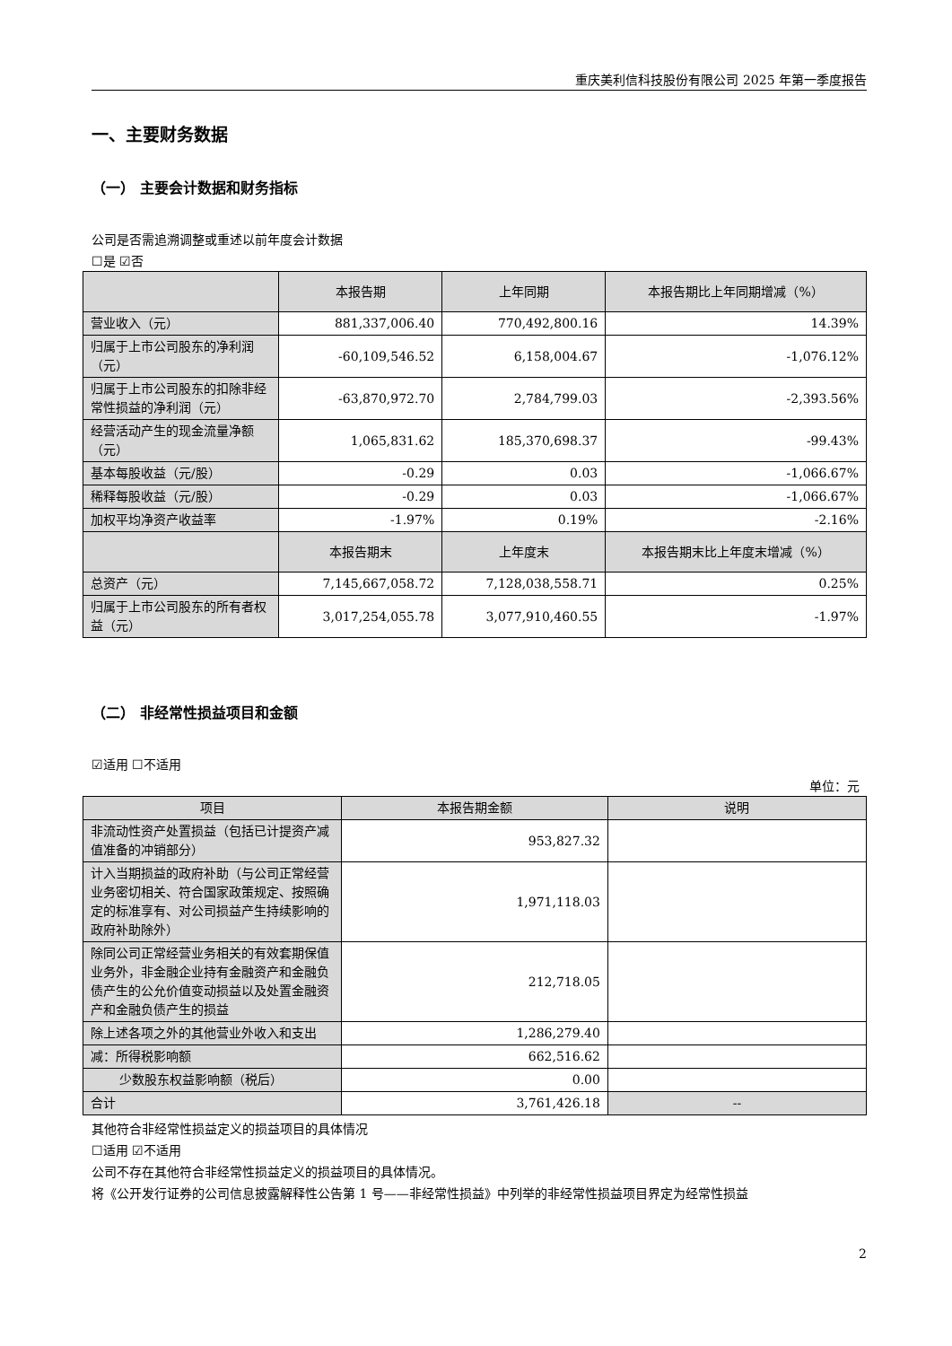重庆美利信科技股份有限公司 2025 年第一季度报告
一、主要财务数据
（一） 主要会计数据和财务指标
公司是否需追溯调整或重述以前年度会计数据
☐是 ☑否
| | 本报告期 | 上年同期 | 本报告期比上年同期增减（%） |
| --- | --- | --- | --- |
| 营业收入（元） | 881,337,006.40 | 770,492,800.16 | 14.39% |
| 归属于上市公司股东的净利润（元） | -60,109,546.52 | 6,158,004.67 | -1,076.12% |
| 归属于上市公司股东的扣除非经常性损益的净利润（元） | -63,870,972.70 | 2,784,799.03 | -2,393.56% |
| 经营活动产生的现金流量净额（元） | 1,065,831.62 | 185,370,698.37 | -99.43% |
| 基本每股收益（元/股） | -0.29 | 0.03 | -1,066.67% |
| 稀释每股收益（元/股） | -0.29 | 0.03 | -1,066.67% |
| 加权平均净资产收益率 | -1.97% | 0.19% | -2.16% |
| | 本报告期末 | 上年度末 | 本报告期末比上年度末增减（%） |
| 总资产（元） | 7,145,667,058.72 | 7,128,038,558.71 | 0.25% |
| 归属于上市公司股东的所有者权益（元） | 3,017,254,055.78 | 3,077,910,460.55 | -1.97% |
（二） 非经常性损益项目和金额
☑适用 ☐不适用
单位：元
| 项目 | 本报告期金额 | 说明 |
| --- | --- | --- |
| 非流动性资产处置损益（包括已计提资产减值准备的冲销部分） | 953,827.32 | |
| 计入当期损益的政府补助（与公司正常经营业务密切相关、符合国家政策规定、按照确定的标准享有、对公司损益产生持续影响的政府补助除外） | 1,971,118.03 | |
| 除同公司正常经营业务相关的有效套期保值业务外，非金融企业持有金融资产和金融负债产生的公允价值变动损益以及处置金融资产和金融负债产生的损益 | 212,718.05 | |
| 除上述各项之外的其他营业外收入和支出 | 1,286,279.40 | |
| 减：所得税影响额 | 662,516.62 | |
| 少数股东权益影响额（税后） | 0.00 | |
| 合计 | 3,761,426.18 | -- |
其他符合非经常性损益定义的损益项目的具体情况
☐适用 ☑不适用
公司不存在其他符合非经常性损益定义的损益项目的具体情况。
将《公开发行证券的公司信息披露解释性公告第 1 号——非经常性损益》中列举的非经常性损益项目界定为经常性损益
2